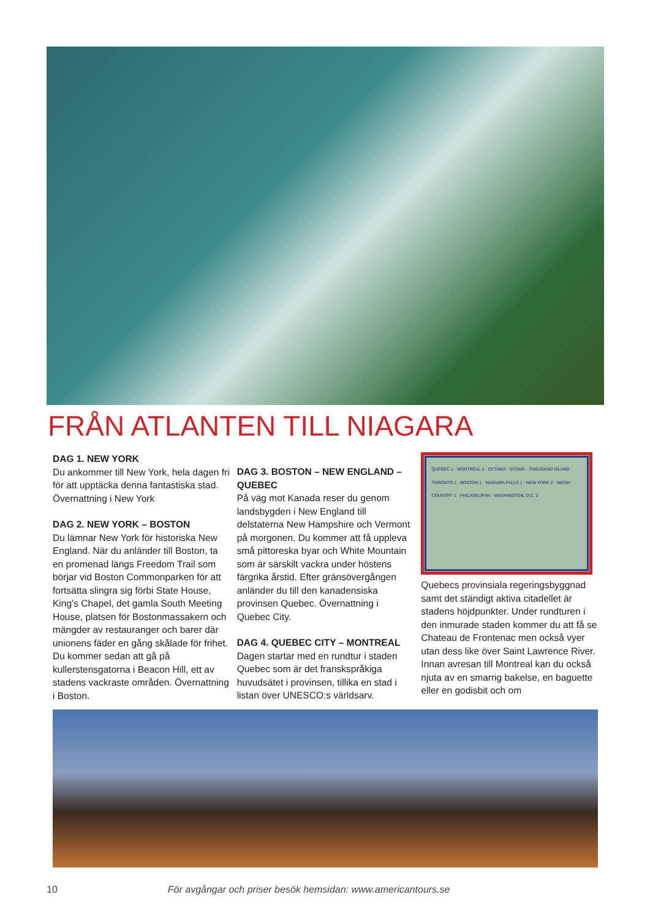FRÅN ATLANTEN TILL NIAGARA
DAG 1. NEW YORK
Du ankommer till New York, hela dagen fri för att upptäcka denna fantastiska stad. Övernattning i New York
DAG 2. NEW YORK – BOSTON
Du lämnar New York för historiska New England. När du anländer till Boston, ta en promenad längs Freedom Trail som börjar vid Boston Commonparken för att fortsätta slingra sig förbi State House, King’s Chapel, det gamla South Meeting House, platsen för Bostonmassakern och mängder av restauranger och barer där unionens fäder en gång skålade för frihet. Du kommer sedan att gå på kullerstensgatorna i Beacon Hill, ett av stadens vackraste områden. Övernattning i Boston.
DAG 3. BOSTON – NEW ENGLAND – QUEBEC
På väg mot Kanada reser du genom landsbygden i New England till delstaterna New Hampshire och Vermont på morgonen. Du kommer att få uppleva små pittoreska byar och White Mountain som är särskilt vackra under höstens färgrika årstid. Efter gränsövergången anländer du till den kanadensiska provinsen Quebec. Övernattning i Quebec City.
DAG 4. QUEBEC CITY – MONTREAL
Dagen startar med en rundtur i staden Quebec som är det franskspråkiga huvudsätet i provinsen, tillika en stad i listan över UNESCO:s världsarv.
QUÉBEC 1 · MONTRÉAL 1 · OTTAWA · STOWE · THOUSAND ISLAND · TORONTO 1 · BOSTON 1 · NIAGARA FALLS 1 · NEW YORK 2 · AMISH COUNTRY 1 · PHILADELPHIA · WASHINGTON, D.C. 2
Quebecs provinsiala regeringsbyggnad samt det ständigt aktiva citadellet är stadens höjdpunkter. Under rundturen i den inmurade staden kommer du att få se Chateau de Frontenac men också vyer utan dess like över Saint Lawrence River. Innan avresan till Montreal kan du också njuta av en smarrig bakelse, en baguette eller en godisbit och om
10 För avgångar och priser besök hemsidan: www.americantours.se